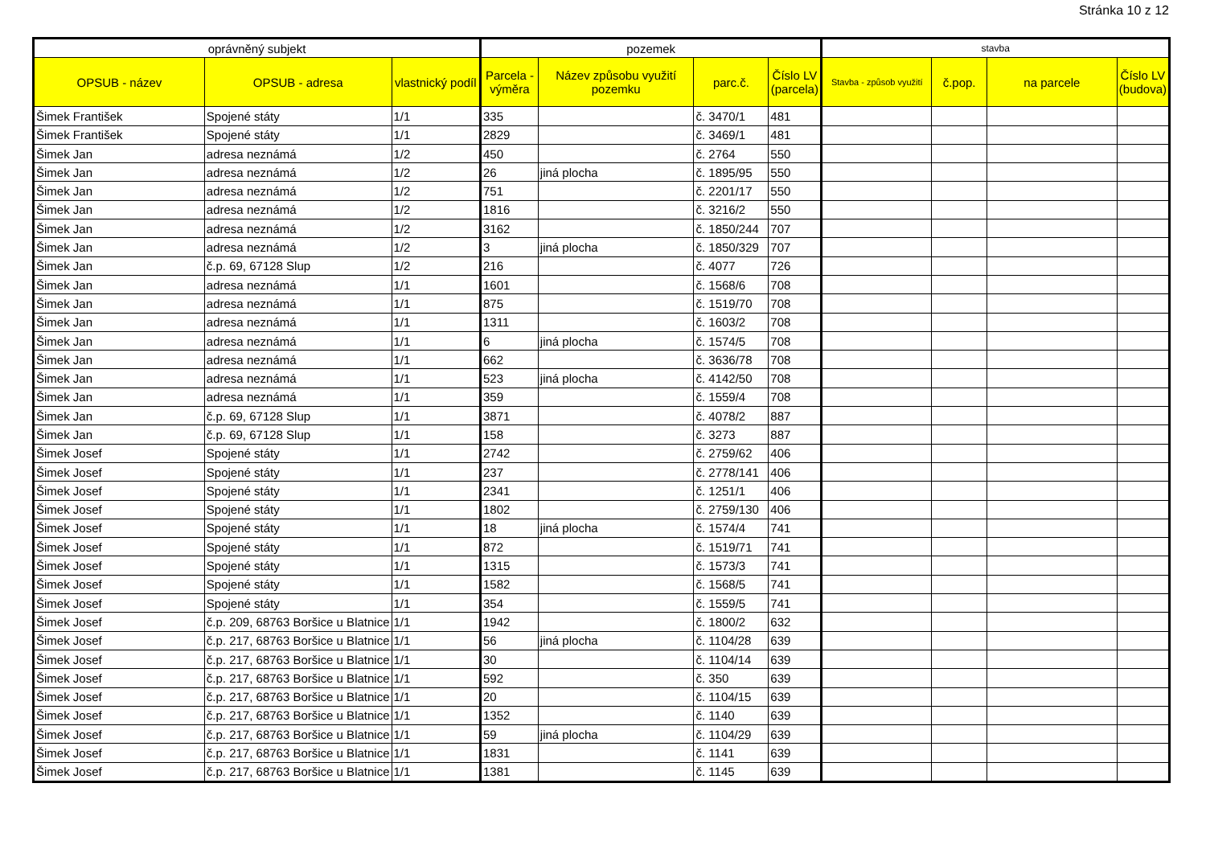Stránka 10 z 12
| oprávněný subjekt | | | pozemek | | | | stavba | | | |
| --- | --- | --- | --- | --- | --- | --- | --- | --- | --- | --- |
| OPSUB - název | OPSUB - adresa | vlastnický podíl | Parcela - výměra | Název způsobu využití pozemku | parc.č. | Číslo LV (parcela) | Stavba - způsob využití | č.pop. | na parcele | Číslo LV (budova) |
| Šimek František | Spojené státy | 1/1 | 335 | | č. 3470/1 | 481 | | | | |
| Šimek František | Spojené státy | 1/1 | 2829 | | č. 3469/1 | 481 | | | | |
| Šimek Jan | adresa neznámá | 1/2 | 450 | | č. 2764 | 550 | | | | |
| Šimek Jan | adresa neznámá | 1/2 | 26 | jiná plocha | č. 1895/95 | 550 | | | | |
| Šimek Jan | adresa neznámá | 1/2 | 751 | | č. 2201/17 | 550 | | | | |
| Šimek Jan | adresa neznámá | 1/2 | 1816 | | č. 3216/2 | 550 | | | | |
| Šimek Jan | adresa neznámá | 1/2 | 3162 | | č. 1850/244 | 707 | | | | |
| Šimek Jan | adresa neznámá | 1/2 | 3 | jiná plocha | č. 1850/329 | 707 | | | | |
| Šimek Jan | č.p. 69, 67128 Slup | 1/2 | 216 | | č. 4077 | 726 | | | | |
| Šimek Jan | adresa neznámá | 1/1 | 1601 | | č. 1568/6 | 708 | | | | |
| Šimek Jan | adresa neznámá | 1/1 | 875 | | č. 1519/70 | 708 | | | | |
| Šimek Jan | adresa neznámá | 1/1 | 1311 | | č. 1603/2 | 708 | | | | |
| Šimek Jan | adresa neznámá | 1/1 | 6 | jiná plocha | č. 1574/5 | 708 | | | | |
| Šimek Jan | adresa neznámá | 1/1 | 662 | | č. 3636/78 | 708 | | | | |
| Šimek Jan | adresa neznámá | 1/1 | 523 | jiná plocha | č. 4142/50 | 708 | | | | |
| Šimek Jan | adresa neznámá | 1/1 | 359 | | č. 1559/4 | 708 | | | | |
| Šimek Jan | č.p. 69, 67128 Slup | 1/1 | 3871 | | č. 4078/2 | 887 | | | | |
| Šimek Jan | č.p. 69, 67128 Slup | 1/1 | 158 | | č. 3273 | 887 | | | | |
| Šimek Josef | Spojené státy | 1/1 | 2742 | | č. 2759/62 | 406 | | | | |
| Šimek Josef | Spojené státy | 1/1 | 237 | | č. 2778/141 | 406 | | | | |
| Šimek Josef | Spojené státy | 1/1 | 2341 | | č. 1251/1 | 406 | | | | |
| Šimek Josef | Spojené státy | 1/1 | 1802 | | č. 2759/130 | 406 | | | | |
| Šimek Josef | Spojené státy | 1/1 | 18 | jiná plocha | č. 1574/4 | 741 | | | | |
| Šimek Josef | Spojené státy | 1/1 | 872 | | č. 1519/71 | 741 | | | | |
| Šimek Josef | Spojené státy | 1/1 | 1315 | | č. 1573/3 | 741 | | | | |
| Šimek Josef | Spojené státy | 1/1 | 1582 | | č. 1568/5 | 741 | | | | |
| Šimek Josef | Spojené státy | 1/1 | 354 | | č. 1559/5 | 741 | | | | |
| Šimek Josef | č.p. 209, 68763 Boršice u Blatnice | 1/1 | 1942 | | č. 1800/2 | 632 | | | | |
| Šimek Josef | č.p. 217, 68763 Boršice u Blatnice | 1/1 | 56 | jiná plocha | č. 1104/28 | 639 | | | | |
| Šimek Josef | č.p. 217, 68763 Boršice u Blatnice | 1/1 | 30 | | č. 1104/14 | 639 | | | | |
| Šimek Josef | č.p. 217, 68763 Boršice u Blatnice | 1/1 | 592 | | č. 350 | 639 | | | | |
| Šimek Josef | č.p. 217, 68763 Boršice u Blatnice | 1/1 | 20 | | č. 1104/15 | 639 | | | | |
| Šimek Josef | č.p. 217, 68763 Boršice u Blatnice | 1/1 | 1352 | | č. 1140 | 639 | | | | |
| Šimek Josef | č.p. 217, 68763 Boršice u Blatnice | 1/1 | 59 | jiná plocha | č. 1104/29 | 639 | | | | |
| Šimek Josef | č.p. 217, 68763 Boršice u Blatnice | 1/1 | 1831 | | č. 1141 | 639 | | | | |
| Šimek Josef | č.p. 217, 68763 Boršice u Blatnice | 1/1 | 1381 | | č. 1145 | 639 | | | | |